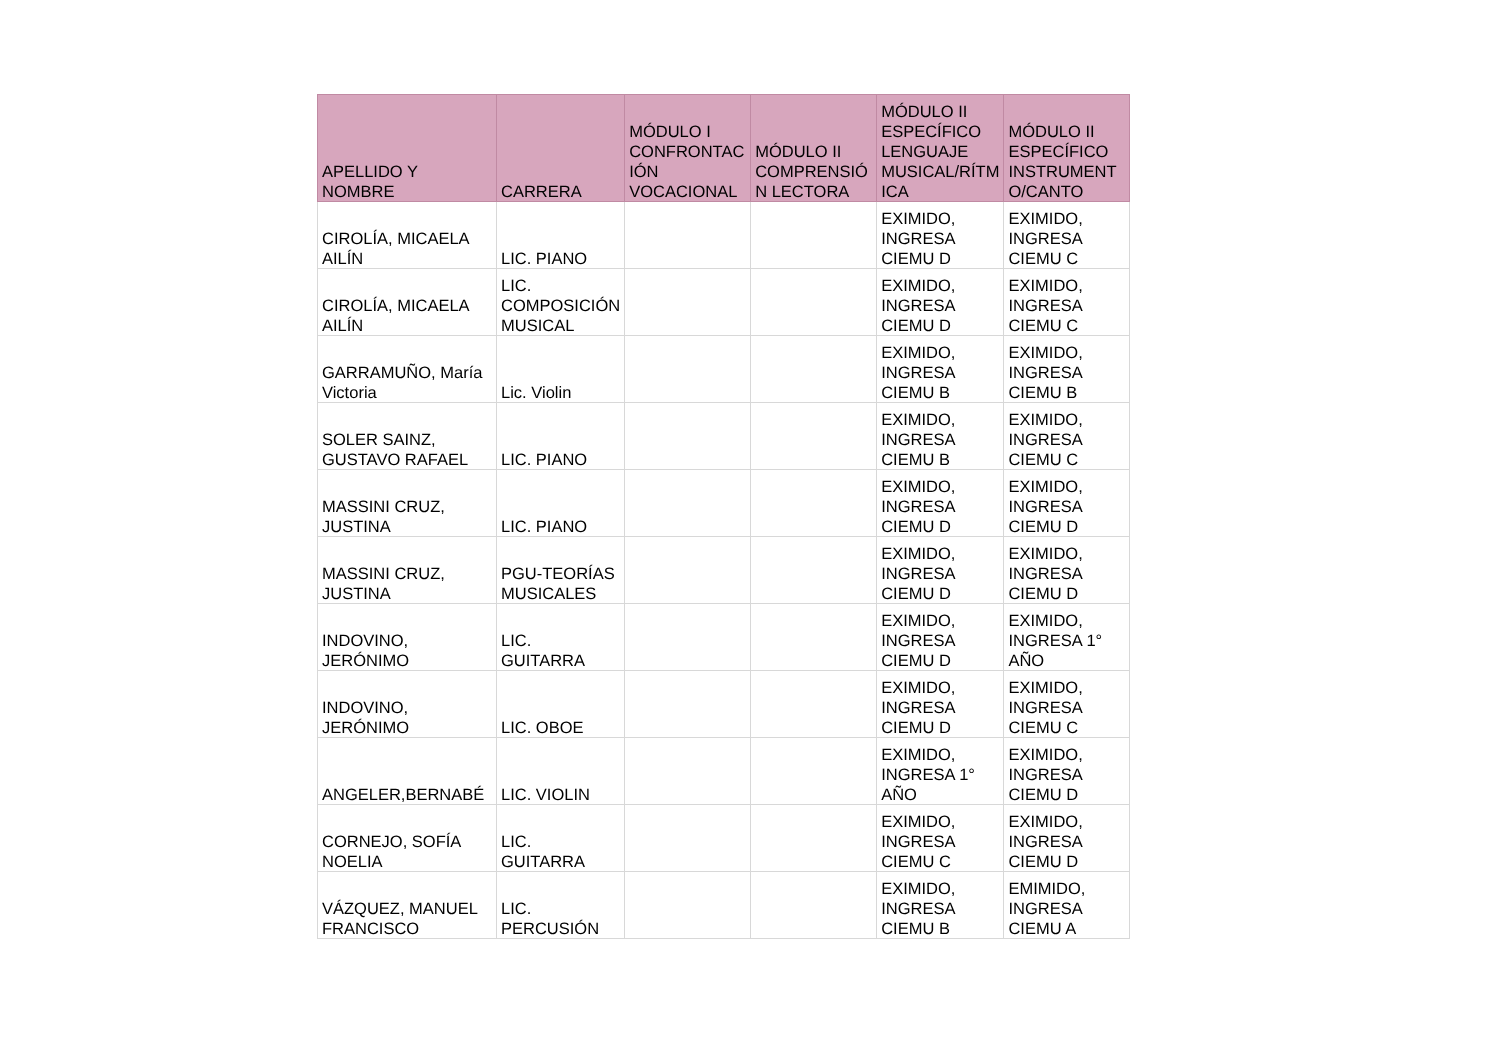| APELLIDO Y NOMBRE | CARRERA | MÓDULO I CONFRONTAC IÓN VOCACIONAL | MÓDULO II COMPRENSIÓ N LECTORA | MÓDULO II ESPECÍFICO LENGUAJE MUSICAL/RÍTM ICA | MÓDULO II ESPECÍFICO INSTRUMENT O/CANTO |
| --- | --- | --- | --- | --- | --- |
| CIROLÍA, MICAELA AILÍN | LIC. PIANO | | | EXIMIDO, INGRESA CIEMU D | EXIMIDO, INGRESA CIEMU C |
| CIROLÍA, MICAELA AILÍN | LIC. COMPOSICIÓN MUSICAL | | | EXIMIDO, INGRESA CIEMU D | EXIMIDO, INGRESA CIEMU C |
| GARRAMUÑO, María Victoria | Lic. Violin | | | EXIMIDO, INGRESA CIEMU B | EXIMIDO, INGRESA CIEMU B |
| SOLER SAINZ, GUSTAVO RAFAEL | LIC. PIANO | | | EXIMIDO, INGRESA CIEMU B | EXIMIDO, INGRESA CIEMU C |
| MASSINI CRUZ, JUSTINA | LIC. PIANO | | | EXIMIDO, INGRESA CIEMU D | EXIMIDO, INGRESA CIEMU D |
| MASSINI CRUZ, JUSTINA | PGU-TEORÍAS MUSICALES | | | EXIMIDO, INGRESA CIEMU D | EXIMIDO, INGRESA CIEMU D |
| INDOVINO, JERÓNIMO | LIC. GUITARRA | | | EXIMIDO, INGRESA CIEMU D | EXIMIDO, INGRESA 1° AÑO |
| INDOVINO, JERÓNIMO | LIC. OBOE | | | EXIMIDO, INGRESA CIEMU D | EXIMIDO, INGRESA CIEMU C |
| ANGELER,BERNABÉ | LIC. VIOLIN | | | EXIMIDO, INGRESA 1° AÑO | EXIMIDO, INGRESA CIEMU D |
| CORNEJO, SOFÍA NOELIA | LIC. GUITARRA | | | EXIMIDO, INGRESA CIEMU C | EXIMIDO, INGRESA CIEMU D |
| VÁZQUEZ, MANUEL FRANCISCO | LIC. PERCUSIÓN | | | EXIMIDO, INGRESA CIEMU B | EMIMIDO, INGRESA CIEMU A |